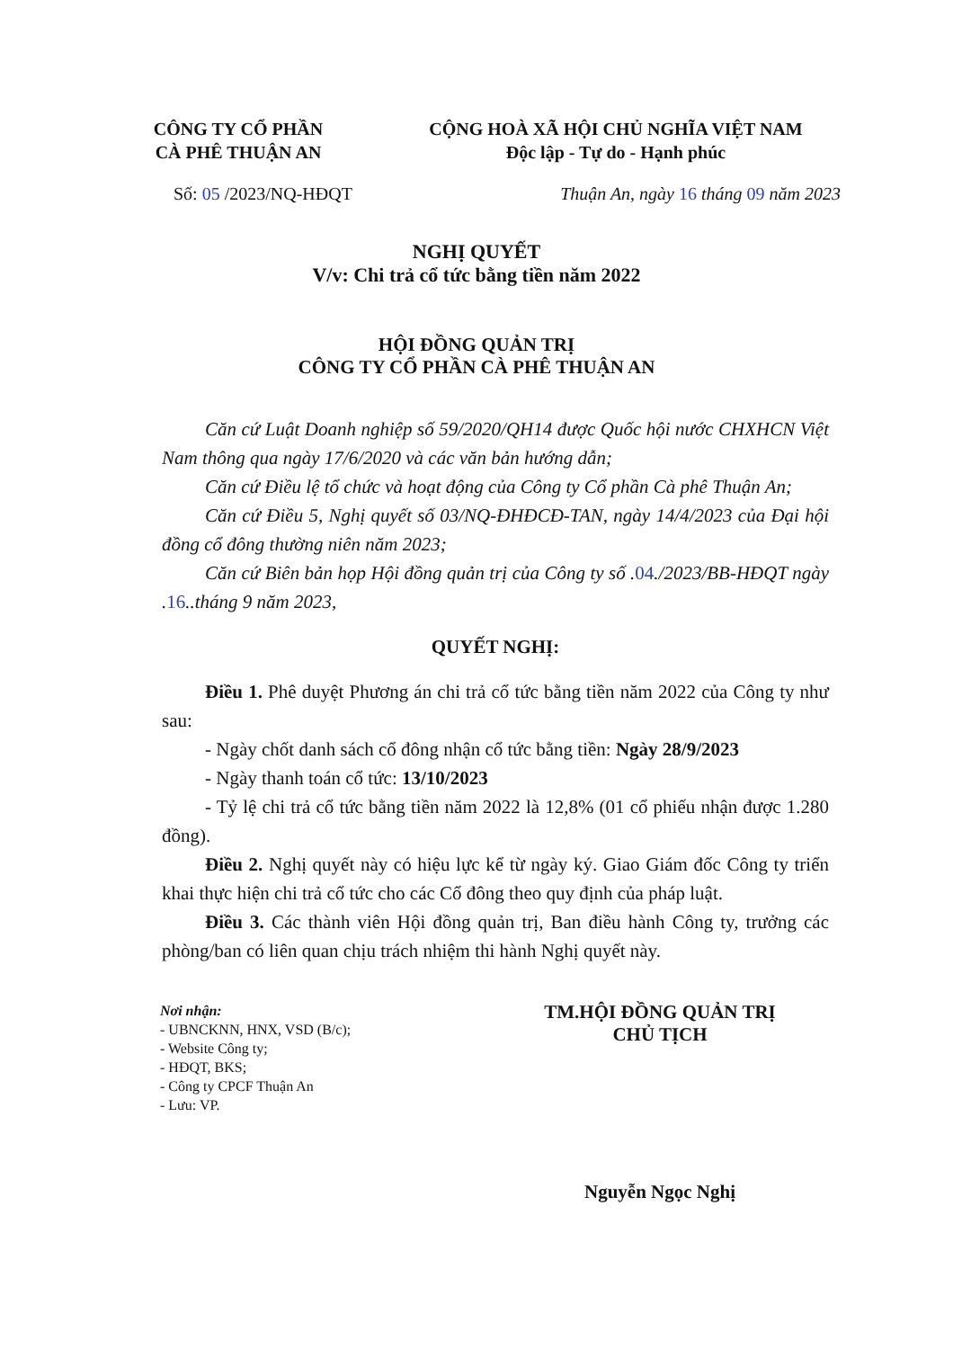CÔNG TY CỔ PHẦN
CÀ PHÊ THUẬN AN
CỘNG HOÀ XÃ HỘI CHỦ NGHĨA VIỆT NAM
Độc lập - Tự do - Hạnh phúc
Số: 05 /2023/NQ-HĐQT Thuận An, ngày 16 tháng 09 năm 2023
NGHỊ QUYẾT
V/v: Chi trả cổ tức bằng tiền năm 2022
HỘI ĐỒNG QUẢN TRỊ
CÔNG TY CỔ PHẦN CÀ PHÊ THUẬN AN
Căn cứ Luật Doanh nghiệp số 59/2020/QH14 được Quốc hội nước CHXHCN Việt Nam thông qua ngày 17/6/2020 và các văn bản hướng dẫn;
Căn cứ Điều lệ tổ chức và hoạt động của Công ty Cổ phần Cà phê Thuận An;
Căn cứ Điều 5, Nghị quyết số 03/NQ-ĐHĐCĐ-TAN, ngày 14/4/2023 của Đại hội đồng cổ đông thường niên năm 2023;
Căn cứ Biên bản họp Hội đồng quản trị của Công ty số .04./2023/BB-HĐQT ngày .16..tháng 9 năm 2023,
QUYẾT NGHỊ:
Điều 1. Phê duyệt Phương án chi trả cổ tức bằng tiền năm 2022 của Công ty như sau:
- Ngày chốt danh sách cổ đông nhận cổ tức bằng tiền: Ngày 28/9/2023
- Ngày thanh toán cổ tức: 13/10/2023
- Tỷ lệ chi trả cổ tức bằng tiền năm 2022 là 12,8% (01 cổ phiếu nhận được 1.280 đồng).
Điều 2. Nghị quyết này có hiệu lực kể từ ngày ký. Giao Giám đốc Công ty triển khai thực hiện chi trả cổ tức cho các Cổ đông theo quy định của pháp luật.
Điều 3. Các thành viên Hội đồng quản trị, Ban điều hành Công ty, trưởng các phòng/ban có liên quan chịu trách nhiệm thi hành Nghị quyết này.
Nơi nhận:
- UBNCKNN, HNX, VSD (B/c);
- Website Công ty;
- HĐQT, BKS;
- Công ty CPCF Thuận An
- Lưu: VP.
TM.HỘI ĐỒNG QUẢN TRỊ
CHỦ TỊCH
Nguyễn Ngọc Nghị